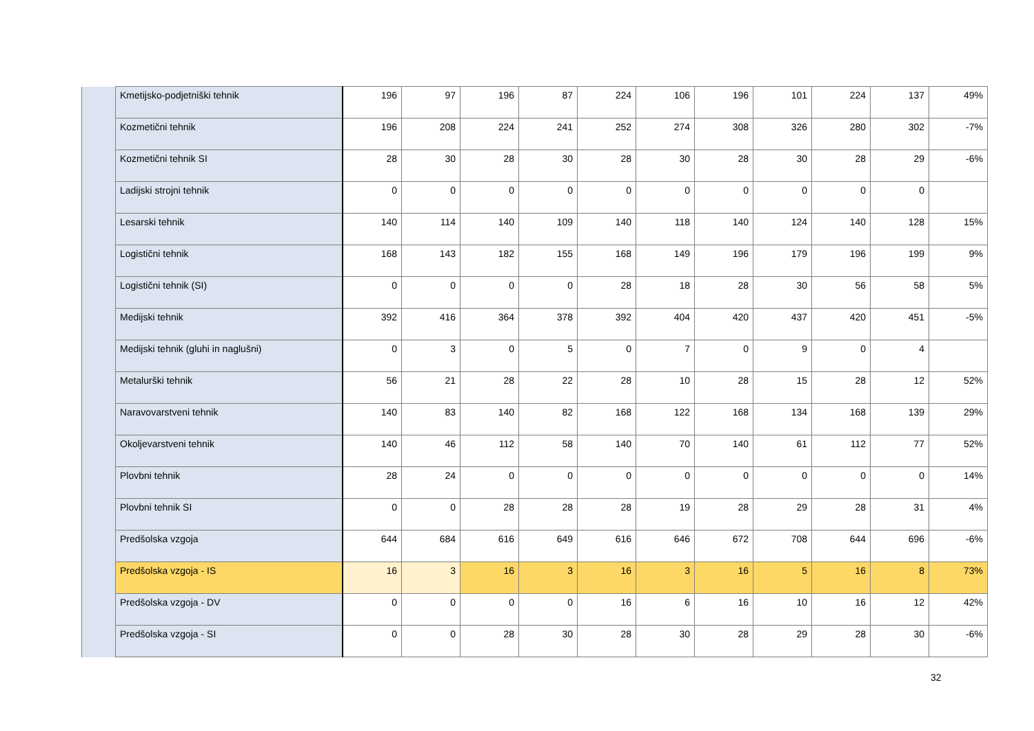| | Kmetijsko-podjetniški tehnik | 196 | 97 | 196 | 87 | 224 | 106 | 196 | 101 | 224 | 137 | 49% |
| | Kozmetični tehnik | 196 | 208 | 224 | 241 | 252 | 274 | 308 | 326 | 280 | 302 | -7% |
| | Kozmetični tehnik SI | 28 | 30 | 28 | 30 | 28 | 30 | 28 | 30 | 28 | 29 | -6% |
| | Ladijski strojni tehnik | 0 | 0 | 0 | 0 | 0 | 0 | 0 | 0 | 0 | 0 | |
| | Lesarski tehnik | 140 | 114 | 140 | 109 | 140 | 118 | 140 | 124 | 140 | 128 | 15% |
| | Logistični tehnik | 168 | 143 | 182 | 155 | 168 | 149 | 196 | 179 | 196 | 199 | 9% |
| | Logistični tehnik (SI) | 0 | 0 | 0 | 0 | 28 | 18 | 28 | 30 | 56 | 58 | 5% |
| | Medijski tehnik | 392 | 416 | 364 | 378 | 392 | 404 | 420 | 437 | 420 | 451 | -5% |
| | Medijski tehnik (gluhi in naglušni) | 0 | 3 | 0 | 5 | 0 | 7 | 0 | 9 | 0 | 4 | |
| | Metalurški tehnik | 56 | 21 | 28 | 22 | 28 | 10 | 28 | 15 | 28 | 12 | 52% |
| | Naravovarstveni tehnik | 140 | 83 | 140 | 82 | 168 | 122 | 168 | 134 | 168 | 139 | 29% |
| | Okoljevarstveni tehnik | 140 | 46 | 112 | 58 | 140 | 70 | 140 | 61 | 112 | 77 | 52% |
| | Plovbni tehnik | 28 | 24 | 0 | 0 | 0 | 0 | 0 | 0 | 0 | 0 | 14% |
| | Plovbni tehnik SI | 0 | 0 | 28 | 28 | 28 | 19 | 28 | 29 | 28 | 31 | 4% |
| | Predšolska vzgoja | 644 | 684 | 616 | 649 | 616 | 646 | 672 | 708 | 644 | 696 | -6% |
| | Predšolska vzgoja - IS | 16 | 3 | 16 | 3 | 16 | 3 | 16 | 5 | 16 | 8 | 73% |
| | Predšolska vzgoja - DV | 0 | 0 | 0 | 0 | 16 | 6 | 16 | 10 | 16 | 12 | 42% |
| | Predšolska vzgoja - SI | 0 | 0 | 28 | 30 | 28 | 30 | 28 | 29 | 28 | 30 | -6% |
32